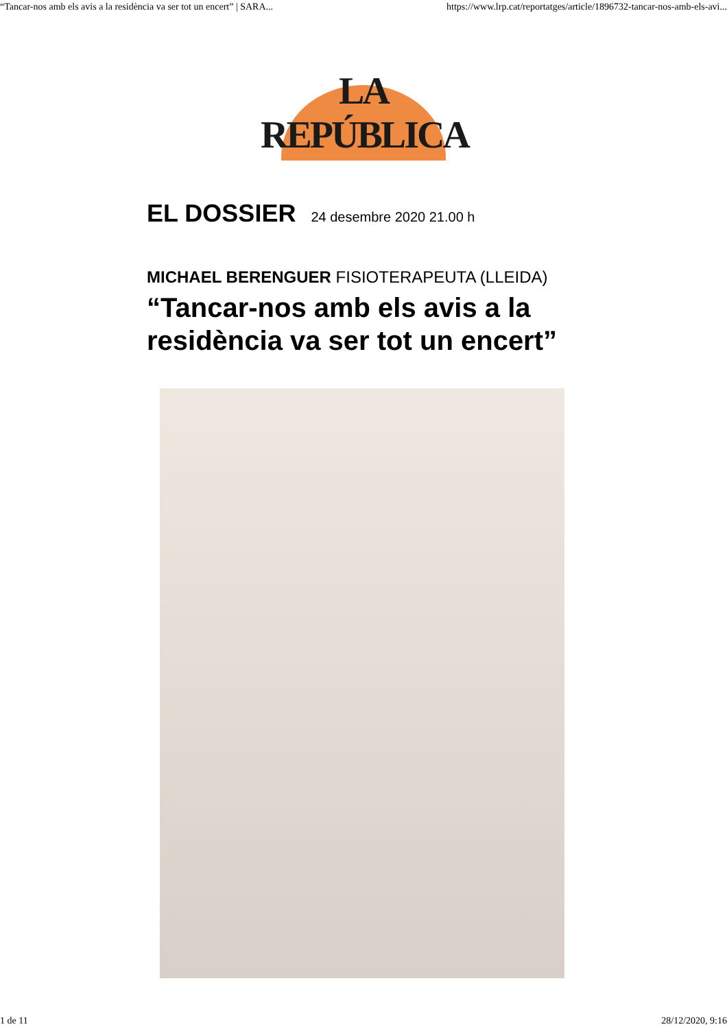“Tancar-nos amb els avis a la residència va ser tot un encert” | SARA... https://www.lrp.cat/reportatges/article/1896732-tancar-nos-amb-els-avi...
LA REPÚBLICA
EL DOSSIER 24 desembre 2020 21.00 h
MICHAEL BERENGUER FISIOTERAPEUTA (LLEIDA)
“Tancar-nos amb els avis a la residència va ser tot un encert”
1 de 11 28/12/2020, 9:16